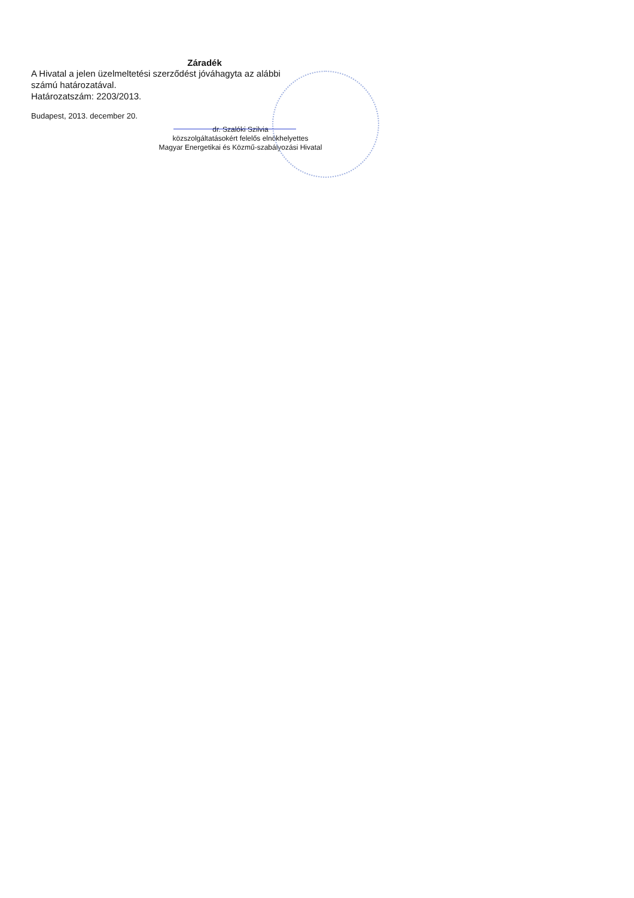Záradék
A Hivatal a jelen üzelmeltetési szerződést jóváhagyta az alábbi számú határozatával.
Határozatszám: 2203/2013.
Budapest, 2013. december 20.
dr. Szalóki Szilvia
közszolgáltatásokért felelős elnökhelyettes
Magyar Energetikai és Közmű-szabályozási Hivatal